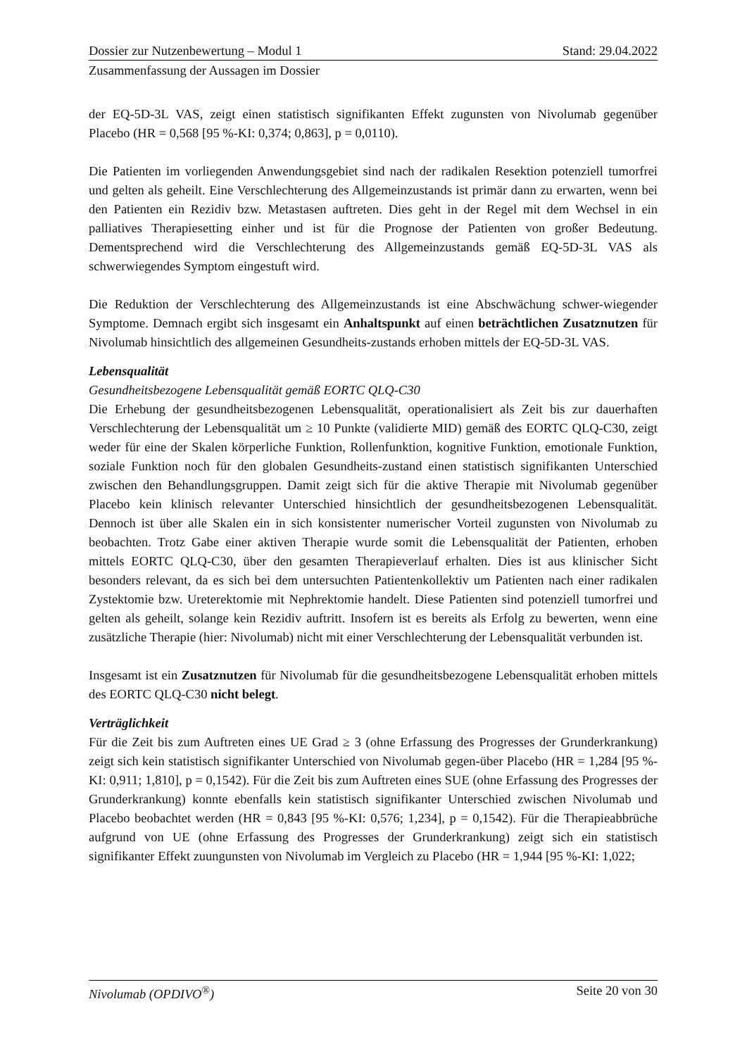Dossier zur Nutzenbewertung – Modul 1 Stand: 29.04.2022
Zusammenfassung der Aussagen im Dossier
der EQ-5D-3L VAS, zeigt einen statistisch signifikanten Effekt zugunsten von Nivolumab gegenüber Placebo (HR = 0,568 [95 %-KI: 0,374; 0,863], p = 0,0110).
Die Patienten im vorliegenden Anwendungsgebiet sind nach der radikalen Resektion potenziell tumorfrei und gelten als geheilt. Eine Verschlechterung des Allgemeinzustands ist primär dann zu erwarten, wenn bei den Patienten ein Rezidiv bzw. Metastasen auftreten. Dies geht in der Regel mit dem Wechsel in ein palliatives Therapiesetting einher und ist für die Prognose der Patienten von großer Bedeutung. Dementsprechend wird die Verschlechterung des Allgemeinzustands gemäß EQ-5D-3L VAS als schwerwiegendes Symptom eingestuft wird.
Die Reduktion der Verschlechterung des Allgemeinzustands ist eine Abschwächung schwer-wiegender Symptome. Demnach ergibt sich insgesamt ein Anhaltspunkt auf einen beträchtlichen Zusatznutzen für Nivolumab hinsichtlich des allgemeinen Gesundheits-zustands erhoben mittels der EQ-5D-3L VAS.
Lebensqualität
Gesundheitsbezogene Lebensqualität gemäß EORTC QLQ-C30
Die Erhebung der gesundheitsbezogenen Lebensqualität, operationalisiert als Zeit bis zur dauerhaften Verschlechterung der Lebensqualität um ≥ 10 Punkte (validierte MID) gemäß des EORTC QLQ-C30, zeigt weder für eine der Skalen körperliche Funktion, Rollenfunktion, kognitive Funktion, emotionale Funktion, soziale Funktion noch für den globalen Gesundheits-zustand einen statistisch signifikanten Unterschied zwischen den Behandlungsgruppen. Damit zeigt sich für die aktive Therapie mit Nivolumab gegenüber Placebo kein klinisch relevanter Unterschied hinsichtlich der gesundheitsbezogenen Lebensqualität. Dennoch ist über alle Skalen ein in sich konsistenter numerischer Vorteil zugunsten von Nivolumab zu beobachten. Trotz Gabe einer aktiven Therapie wurde somit die Lebensqualität der Patienten, erhoben mittels EORTC QLQ-C30, über den gesamten Therapieverlauf erhalten. Dies ist aus klinischer Sicht besonders relevant, da es sich bei dem untersuchten Patientenkollektiv um Patienten nach einer radikalen Zystektomie bzw. Ureterektomie mit Nephrektomie handelt. Diese Patienten sind potenziell tumorfrei und gelten als geheilt, solange kein Rezidiv auftritt. Insofern ist es bereits als Erfolg zu bewerten, wenn eine zusätzliche Therapie (hier: Nivolumab) nicht mit einer Verschlechterung der Lebensqualität verbunden ist.
Insgesamt ist ein Zusatznutzen für Nivolumab für die gesundheitsbezogene Lebensqualität erhoben mittels des EORTC QLQ-C30 nicht belegt.
Verträglichkeit
Für die Zeit bis zum Auftreten eines UE Grad ≥ 3 (ohne Erfassung des Progresses der Grunderkrankung) zeigt sich kein statistisch signifikanter Unterschied von Nivolumab gegen-über Placebo (HR = 1,284 [95 %-KI: 0,911; 1,810], p = 0,1542). Für die Zeit bis zum Auftreten eines SUE (ohne Erfassung des Progresses der Grunderkrankung) konnte ebenfalls kein statistisch signifikanter Unterschied zwischen Nivolumab und Placebo beobachtet werden (HR = 0,843 [95 %-KI: 0,576; 1,234], p = 0,1542). Für die Therapieabbrüche aufgrund von UE (ohne Erfassung des Progresses der Grunderkrankung) zeigt sich ein statistisch signifikanter Effekt zuungunsten von Nivolumab im Vergleich zu Placebo (HR = 1,944 [95 %-KI: 1,022;
Nivolumab (OPDIVO<sup>®</sup>) Seite 20 von 30